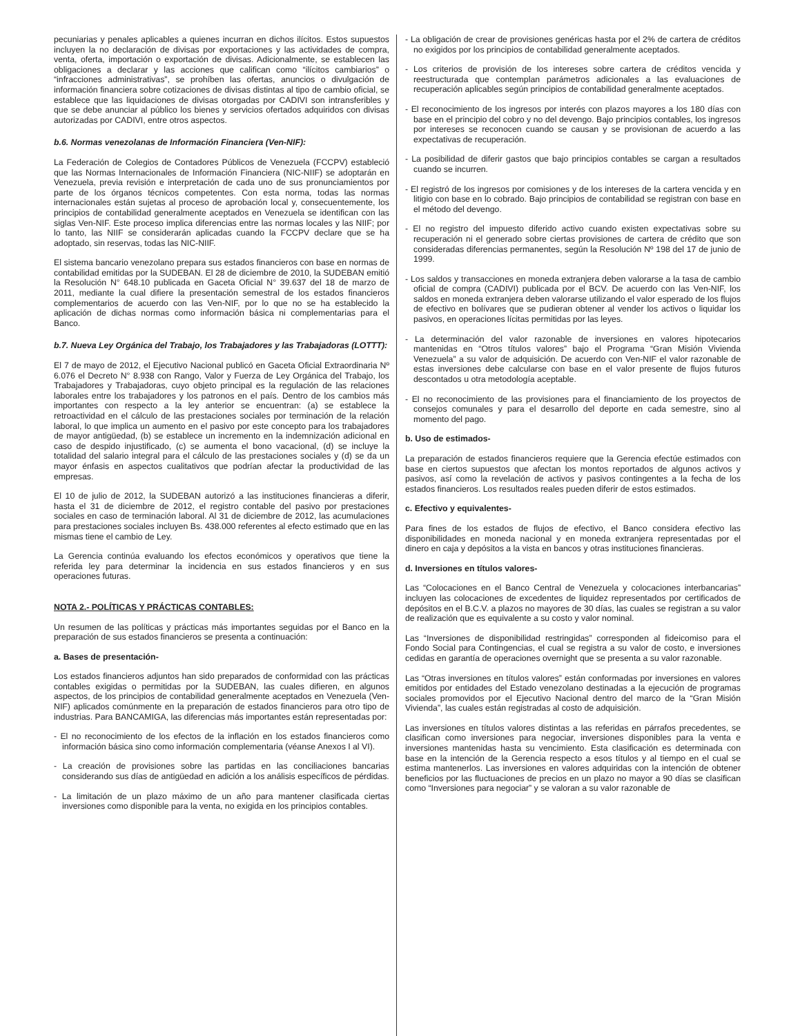pecuniarias y penales aplicables a quienes incurran en dichos ilícitos. Estos supuestos incluyen la no declaración de divisas por exportaciones y las actividades de compra, venta, oferta, importación o exportación de divisas. Adicionalmente, se establecen las obligaciones a declarar y las acciones que califican como “ilícitos cambiarios” o “infracciones administrativas”, se prohíben las ofertas, anuncios o divulgación de información financiera sobre cotizaciones de divisas distintas al tipo de cambio oficial, se establece que las liquidaciones de divisas otorgadas por CADIVI son intransferibles y que se debe anunciar al público los bienes y servicios ofertados adquiridos con divisas autorizadas por CADIVI, entre otros aspectos.
b.6. Normas venezolanas de Información Financiera (Ven-NIF):
La Federación de Colegios de Contadores Públicos de Venezuela (FCCPV) estableció que las Normas Internacionales de Información Financiera (NIC-NIIF) se adoptarán en Venezuela, previa revisión e interpretación de cada uno de sus pronunciamientos por parte de los órganos técnicos competentes. Con esta norma, todas las normas internacionales están sujetas al proceso de aprobación local y, consecuentemente, los principios de contabilidad generalmente aceptados en Venezuela se identifican con las siglas Ven-NIF. Este proceso implica diferencias entre las normas locales y las NIIF; por lo tanto, las NIIF se considerarán aplicadas cuando la FCCPV declare que se ha adoptado, sin reservas, todas las NIC-NIIF.
El sistema bancario venezolano prepara sus estados financieros con base en normas de contabilidad emitidas por la SUDEBAN. El 28 de diciembre de 2010, la SUDEBAN emitió la Resolución N° 648.10 publicada en Gaceta Oficial N° 39.637 del 18 de marzo de 2011, mediante la cual difiere la presentación semestral de los estados financieros complementarios de acuerdo con las Ven-NIF, por lo que no se ha establecido la aplicación de dichas normas como información básica ni complementarias para el Banco.
b.7. Nueva Ley Orgánica del Trabajo, los Trabajadores y las Trabajadoras (LOTTT):
El 7 de mayo de 2012, el Ejecutivo Nacional publicó en Gaceta Oficial Extraordinaria Nº 6.076 el Decreto N° 8.938 con Rango, Valor y Fuerza de Ley Orgánica del Trabajo, los Trabajadores y Trabajadoras, cuyo objeto principal es la regulación de las relaciones laborales entre los trabajadores y los patronos en el país. Dentro de los cambios más importantes con respecto a la ley anterior se encuentran: (a) se establece la retroactividad en el cálculo de las prestaciones sociales por terminación de la relación laboral, lo que implica un aumento en el pasivo por este concepto para los trabajadores de mayor antigüedad, (b) se establece un incremento en la indemnización adicional en caso de despido injustificado, (c) se aumenta el bono vacacional, (d) se incluye la totalidad del salario integral para el cálculo de las prestaciones sociales y (d) se da un mayor énfasis en aspectos cualitativos que podrían afectar la productividad de las empresas.
El 10 de julio de 2012, la SUDEBAN autorizó a las instituciones financieras a diferir, hasta el 31 de diciembre de 2012, el registro contable del pasivo por prestaciones sociales en caso de terminación laboral. Al 31 de diciembre de 2012, las acumulaciones para prestaciones sociales incluyen Bs. 438.000 referentes al efecto estimado que en las mismas tiene el cambio de Ley.
La Gerencia continúa evaluando los efectos económicos y operativos que tiene la referida ley para determinar la incidencia en sus estados financieros y en sus operaciones futuras.
NOTA 2.- POLÍTICAS Y PRÁCTICAS CONTABLES:
Un resumen de las políticas y prácticas más importantes seguidas por el Banco en la preparación de sus estados financieros se presenta a continuación:
a. Bases de presentación-
Los estados financieros adjuntos han sido preparados de conformidad con las prácticas contables exigidas o permitidas por la SUDEBAN, las cuales difieren, en algunos aspectos, de los principios de contabilidad generalmente aceptados en Venezuela (Ven-NIF) aplicados comúnmente en la preparación de estados financieros para otro tipo de industrias. Para BANCAMIGA, las diferencias más importantes están representadas por:
- El no reconocimiento de los efectos de la inflación en los estados financieros como información básica sino como información complementaria (véanse Anexos I al VI).
- La creación de provisiones sobre las partidas en las conciliaciones bancarias considerando sus días de antigüedad en adición a los análisis específicos de pérdidas.
- La limitación de un plazo máximo de un año para mantener clasificada ciertas inversiones como disponible para la venta, no exigida en los principios contables.
- La obligación de crear de provisiones genéricas hasta por el 2% de cartera de créditos no exigidos por los principios de contabilidad generalmente aceptados.
- Los criterios de provisión de los intereses sobre cartera de créditos vencida y reestructurada que contemplan parámetros adicionales a las evaluaciones de recuperación aplicables según principios de contabilidad generalmente aceptados.
- El reconocimiento de los ingresos por interés con plazos mayores a los 180 días con base en el principio del cobro y no del devengo. Bajo principios contables, los ingresos por intereses se reconocen cuando se causan y se provisionan de acuerdo a las expectativas de recuperación.
- La posibilidad de diferir gastos que bajo principios contables se cargan a resultados cuando se incurren.
- El registró de los ingresos por comisiones y de los intereses de la cartera vencida y en litigio con base en lo cobrado. Bajo principios de contabilidad se registran con base en el método del devengo.
- El no registro del impuesto diferido activo cuando existen expectativas sobre su recuperación ni el generado sobre ciertas provisiones de cartera de crédito que son consideradas diferencias permanentes, según la Resolución Nº 198 del 17 de junio de 1999.
- Los saldos y transacciones en moneda extranjera deben valorarse a la tasa de cambio oficial de compra (CADIVI) publicada por el BCV. De acuerdo con las Ven-NIF, los saldos en moneda extranjera deben valorarse utilizando el valor esperado de los flujos de efectivo en bolívares que se pudieran obtener al vender los activos o liquidar los pasivos, en operaciones lícitas permitidas por las leyes.
- La determinación del valor razonable de inversiones en valores hipotecarios mantenidas en “Otros títulos valores” bajo el Programa “Gran Misión Vivienda Venezuela” a su valor de adquisición. De acuerdo con Ven-NIF el valor razonable de estas inversiones debe calcularse con base en el valor presente de flujos futuros descontados u otra metodología aceptable.
- El no reconocimiento de las provisiones para el financiamiento de los proyectos de consejos comunales y para el desarrollo del deporte en cada semestre, sino al momento del pago.
b. Uso de estimados-
La preparación de estados financieros requiere que la Gerencia efectúe estimados con base en ciertos supuestos que afectan los montos reportados de algunos activos y pasivos, así como la revelación de activos y pasivos contingentes a la fecha de los estados financieros. Los resultados reales pueden diferir de estos estimados.
c. Efectivo y equivalentes-
Para fines de los estados de flujos de efectivo, el Banco considera efectivo las disponibilidades en moneda nacional y en moneda extranjera representadas por el dinero en caja y depósitos a la vista en bancos y otras instituciones financieras.
d. Inversiones en títulos valores-
Las “Colocaciones en el Banco Central de Venezuela y colocaciones interbancarias” incluyen las colocaciones de excedentes de liquidez representados por certificados de depósitos en el B.C.V. a plazos no mayores de 30 días, las cuales se registran a su valor de realización que es equivalente a su costo y valor nominal.
Las “Inversiones de disponibilidad restringidas” corresponden al fideicomiso para el Fondo Social para Contingencias, el cual se registra a su valor de costo, e inversiones cedidas en garantía de operaciones overnight que se presenta a su valor razonable.
Las “Otras inversiones en títulos valores” están conformadas por inversiones en valores emitidos por entidades del Estado venezolano destinadas a la ejecución de programas sociales promovidos por el Ejecutivo Nacional dentro del marco de la “Gran Misión Vivienda”, las cuales están registradas al costo de adquisición.
Las inversiones en títulos valores distintas a las referidas en párrafos precedentes, se clasifican como inversiones para negociar, inversiones disponibles para la venta e inversiones mantenidas hasta su vencimiento. Esta clasificación es determinada con base en la intención de la Gerencia respecto a esos títulos y al tiempo en el cual se estima mantenerlos. Las inversiones en valores adquiridas con la intención de obtener beneficios por las fluctuaciones de precios en un plazo no mayor a 90 días se clasifican como “Inversiones para negociar” y se valoran a su valor razonable de